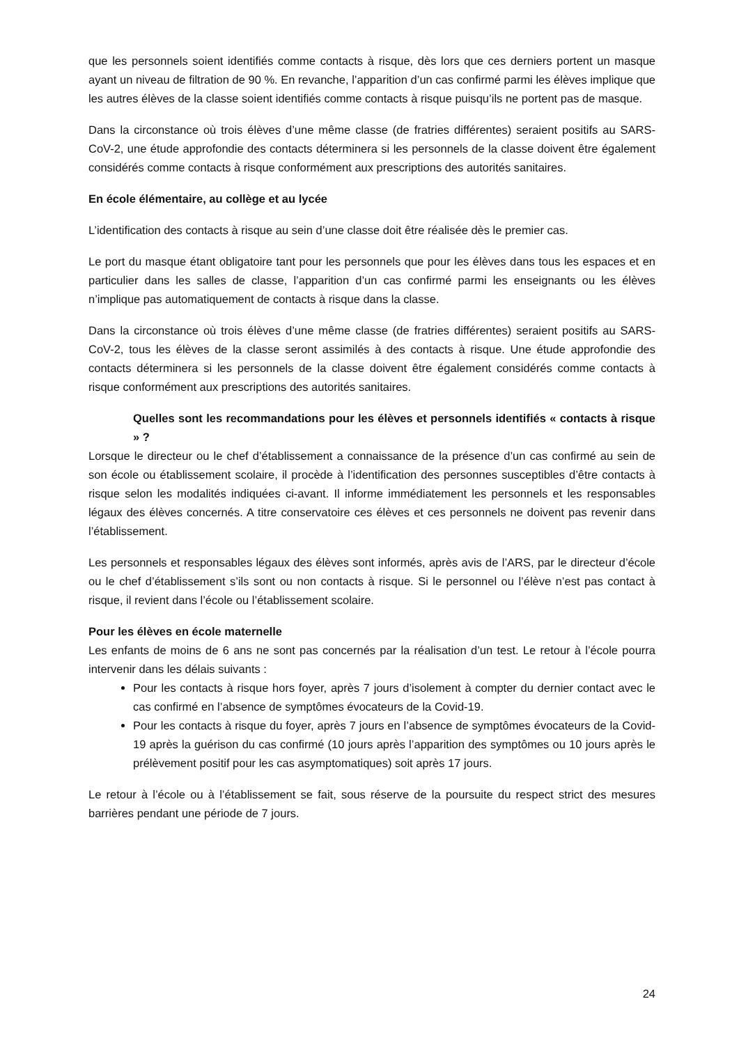que les personnels soient identifiés comme contacts à risque, dès lors que ces derniers portent un masque ayant un niveau de filtration de 90 %. En revanche, l’apparition d’un cas confirmé parmi les élèves implique que les autres élèves de la classe soient identifiés comme contacts à risque puisqu’ils ne portent pas de masque.
Dans la circonstance où trois élèves d’une même classe (de fratries différentes) seraient positifs au SARS-CoV-2, une étude approfondie des contacts déterminera si les personnels de la classe doivent être également considérés comme contacts à risque conformément aux prescriptions des autorités sanitaires.
En école élémentaire, au collège et au lycée
L’identification des contacts à risque au sein d’une classe doit être réalisée dès le premier cas.
Le port du masque étant obligatoire tant pour les personnels que pour les élèves dans tous les espaces et en particulier dans les salles de classe, l’apparition d’un cas confirmé parmi les enseignants ou les élèves n’implique pas automatiquement de contacts à risque dans la classe.
Dans la circonstance où trois élèves d’une même classe (de fratries différentes) seraient positifs au SARS-CoV-2, tous les élèves de la classe seront assimilés à des contacts à risque. Une étude approfondie des contacts déterminera si les personnels de la classe doivent être également considérés comme contacts à risque conformément aux prescriptions des autorités sanitaires.
Quelles sont les recommandations pour les élèves et personnels identifiés « contacts à risque » ?
Lorsque le directeur ou le chef d’établissement a connaissance de la présence d’un cas confirmé au sein de son école ou établissement scolaire, il procède à l’identification des personnes susceptibles d’être contacts à risque selon les modalités indiquées ci-avant. Il informe immédiatement les personnels et les responsables légaux des élèves concernés. A titre conservatoire ces élèves et ces personnels ne doivent pas revenir dans l’établissement.
Les personnels et responsables légaux des élèves sont informés, après avis de l’ARS, par le directeur d’école ou le chef d’établissement s’ils sont ou non contacts à risque. Si le personnel ou l’élève n’est pas contact à risque, il revient dans l’école ou l’établissement scolaire.
Pour les élèves en école maternelle
Les enfants de moins de 6 ans ne sont pas concernés par la réalisation d’un test. Le retour à l’école pourra intervenir dans les délais suivants :
Pour les contacts à risque hors foyer, après 7 jours d’isolement à compter du dernier contact avec le cas confirmé en l’absence de symptômes évocateurs de la Covid-19.
Pour les contacts à risque du foyer, après 7 jours en l’absence de symptômes évocateurs de la Covid-19 après la guérison du cas confirmé (10 jours après l’apparition des symptômes ou 10 jours après le prélèvement positif pour les cas asymptomatiques) soit après 17 jours.
Le retour à l’école ou à l’établissement se fait, sous réserve de la poursuite du respect strict des mesures barrières pendant une période de 7 jours.
24